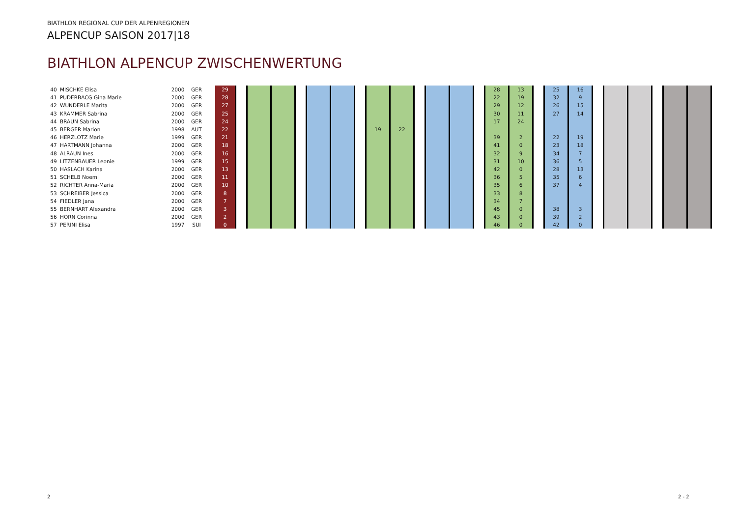BIATHLON REGIONAL CUP DER ALPENREGIONEN
ALPENCUP SAISON 2017|18
BIATHLON ALPENCUP ZWISCHENWERTUNG
| 40 | MISCHKE Elisa | 2000 | GER | | 29 | | | | | | | | | | | | | | 28 | 13 | | 25 | 16 | | | | | | |
| 41 | PUDERBACG Gina Marie | 2000 | GER | | 28 | | | | | | | | | | | | | | 22 | 19 | | 32 | 9 | | | | | | |
| 42 | WUNDERLE Marita | 2000 | GER | | 27 | | | | | | | | | | | | | | 29 | 12 | | 26 | 15 | | | | | | |
| 43 | KRAMMER Sabrina | 2000 | GER | | 25 | | | | | | | | | | | | | | 30 | 11 | | 27 | 14 | | | | | | |
| 44 | BRAUN Sabrina | 2000 | GER | | 24 | | | | | | | | | | | | | | 17 | 24 | | | | | | | | | |
| 45 | BERGER Marion | 1998 | AUT | | 22 | | | | | | | | 19 | 22 | | | | | | | | | | | | | | | |
| 46 | HERZLOTZ Marie | 1999 | GER | | 21 | | | | | | | | | | | | | | 39 | 2 | | 22 | 19 | | | | | | |
| 47 | HARTMANN Johanna | 2000 | GER | | 18 | | | | | | | | | | | | | | 41 | 0 | | 23 | 18 | | | | | | |
| 48 | ALRAUN Ines | 2000 | GER | | 16 | | | | | | | | | | | | | | 32 | 9 | | 34 | 7 | | | | | | |
| 49 | LITZENBAUER Leonie | 1999 | GER | | 15 | | | | | | | | | | | | | | 31 | 10 | | 36 | 5 | | | | | | |
| 50 | HASLACH Karina | 2000 | GER | | 13 | | | | | | | | | | | | | | 42 | 0 | | 28 | 13 | | | | | | |
| 51 | SCHELB Noemi | 2000 | GER | | 11 | | | | | | | | | | | | | | 36 | 5 | | 35 | 6 | | | | | | |
| 52 | RICHTER Anna-Maria | 2000 | GER | | 10 | | | | | | | | | | | | | | 35 | 6 | | 37 | 4 | | | | | | |
| 53 | SCHREIBER Jessica | 2000 | GER | | 8 | | | | | | | | | | | | | | 33 | 8 | | | | | | | | | |
| 54 | FIEDLER Jana | 2000 | GER | | 7 | | | | | | | | | | | | | | 34 | 7 | | | | | | | | | |
| 55 | BERNHART Alexandra | 2000 | GER | | 3 | | | | | | | | | | | | | | 45 | 0 | | 38 | 3 | | | | | | |
| 56 | HORN Corinna | 2000 | GER | | 2 | | | | | | | | | | | | | | 43 | 0 | | 39 | 2 | | | | | | |
| 57 | PERINI Elisa | 1997 | SUI | | 0 | | | | | | | | | | | | | | 46 | 0 | | 42 | 0 | | | | | | |
2 2 - 2